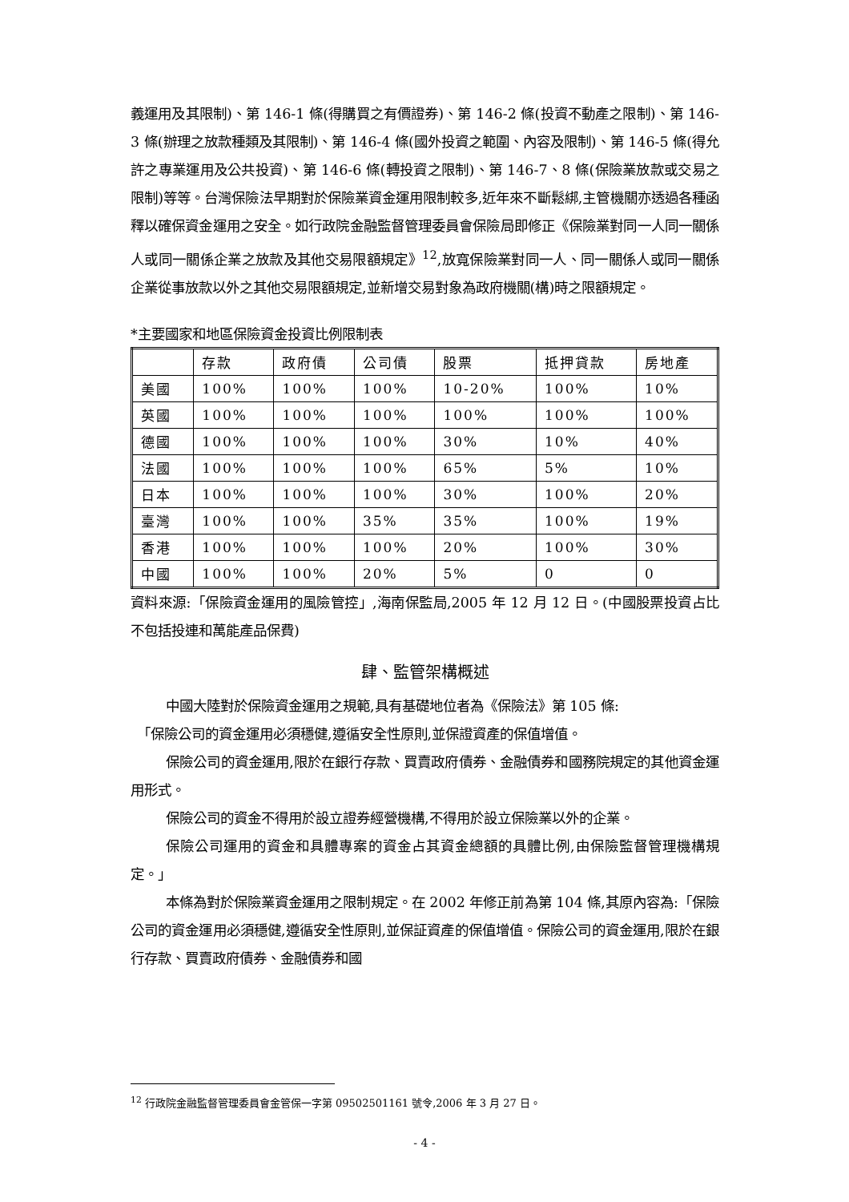義運用及其限制)、第 146-1 條(得購買之有價證券)、第 146-2 條(投資不動產之限制)、第 146-3 條(辦理之放款種類及其限制)、第 146-4 條(國外投資之範圍、內容及限制)、第 146-5 條(得允許之專業運用及公共投資)、第 146-6 條(轉投資之限制)、第 146-7、8 條(保險業放款或交易之限制)等等。台灣保險法早期對於保險業資金運用限制較多,近年來不斷鬆綁,主管機關亦透過各種函釋以確保資金運用之安全。如行政院金融監督管理委員會保險局即修正《保險業對同一人同一關係人或同一關係企業之放款及其他交易限額規定》<sup>12</sup>,放寬保險業對同一人、同一關係人或同一關係企業從事放款以外之其他交易限額規定,並新增交易對象為政府機關(構)時之限額規定。
*主要國家和地區保險資金投資比例限制表
| | 存款 | 政府債 | 公司債 | 股票 | 抵押貸款 | 房地產 |
| 美國 | 100% | 100% | 100% | 10-20% | 100% | 10% |
| 英國 | 100% | 100% | 100% | 100% | 100% | 100% |
| 德國 | 100% | 100% | 100% | 30% | 10% | 40% |
| 法國 | 100% | 100% | 100% | 65% | 5% | 10% |
| 日本 | 100% | 100% | 100% | 30% | 100% | 20% |
| 臺灣 | 100% | 100% | 35% | 35% | 100% | 19% |
| 香港 | 100% | 100% | 100% | 20% | 100% | 30% |
| 中國 | 100% | 100% | 20% | 5% | 0 | 0 |
資料來源:「保險資金運用的風險管控」,海南保監局,2005 年 12 月 12 日。(中國股票投資占比不包括投連和萬能產品保費)
肆、監管架構概述
中國大陸對於保險資金運用之規範,具有基礎地位者為《保險法》第 105 條:
「保險公司的資金運用必須穩健,遵循安全性原則,並保證資產的保值增值。
保險公司的資金運用,限於在銀行存款、買賣政府債券、金融債券和國務院規定的其他資金運用形式。
保險公司的資金不得用於設立證券經營機構,不得用於設立保險業以外的企業。
保險公司運用的資金和具體專案的資金占其資金總額的具體比例,由保險監督管理機構規定。」
本條為對於保險業資金運用之限制規定。在 2002 年修正前為第 104 條,其原內容為:「保險公司的資金運用必須穩健,遵循安全性原則,並保証資產的保值增值。保險公司的資金運用,限於在銀行存款、買賣政府債券、金融債券和國
<sup>12</sup> 行政院金融監督管理委員會金管保一字第 09502501161 號令,2006 年 3 月 27 日。
- 4 -